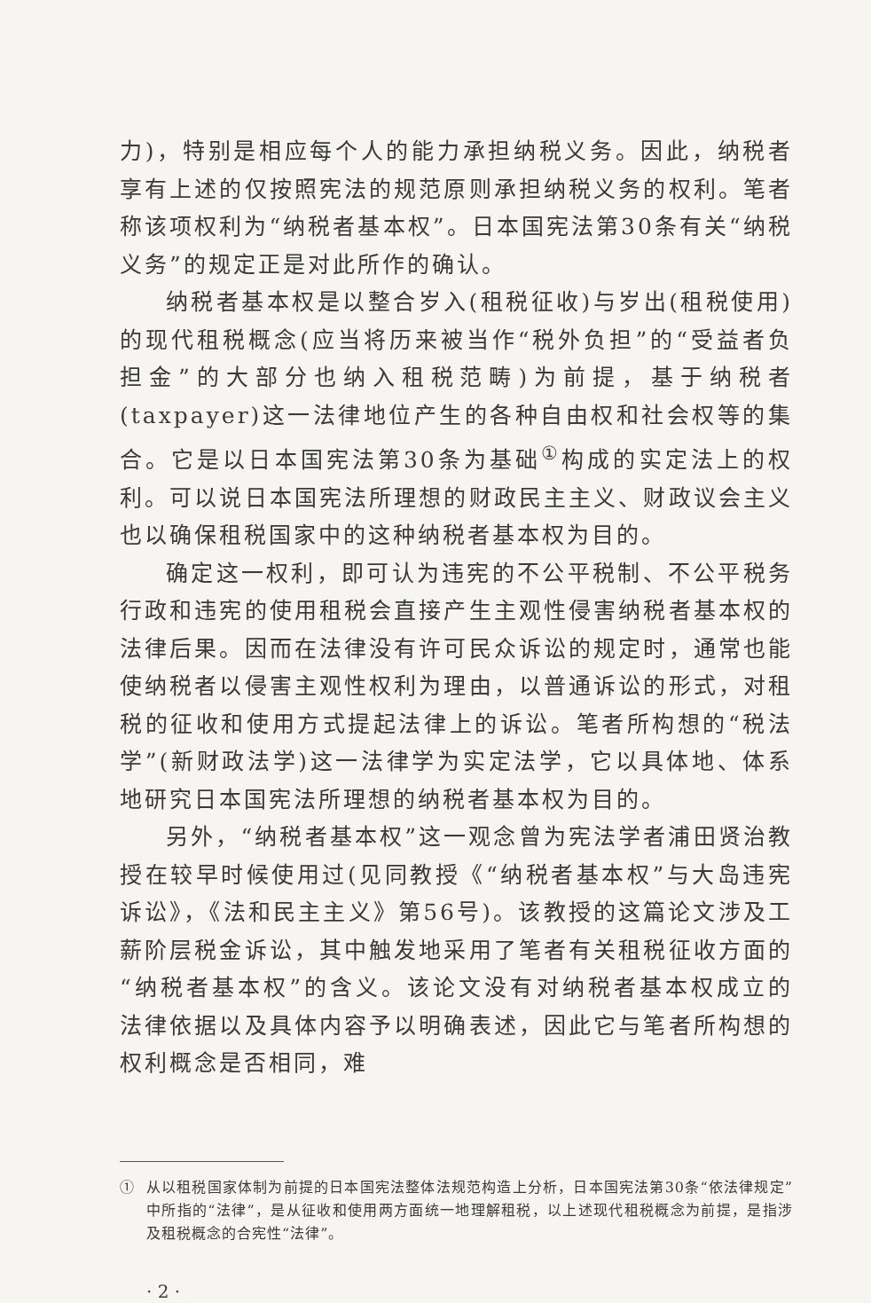力)，特别是相应每个人的能力承担纳税义务。因此，纳税者享有上述的仅按照宪法的规范原则承担纳税义务的权利。笔者称该项权利为“纳税者基本权”。日本国宪法第30条有关“纳税义务”的规定正是对此所作的确认。
纳税者基本权是以整合岁入(租税征收)与岁出(租税使用)的现代租税概念(应当将历来被当作“税外负担”的“受益者负担金”的大部分也纳入租税范畴)为前提，基于纳税者(taxpayer)这一法律地位产生的各种自由权和社会权等的集合。它是以日本国宪法第30条为基础<sup>①</sup>构成的实定法上的权利。可以说日本国宪法所理想的财政民主主义、财政议会主义也以确保租税国家中的这种纳税者基本权为目的。
确定这一权利，即可认为违宪的不公平税制、不公平税务行政和违宪的使用租税会直接产生主观性侵害纳税者基本权的法律后果。因而在法律没有许可民众诉讼的规定时，通常也能使纳税者以侵害主观性权利为理由，以普通诉讼的形式，对租税的征收和使用方式提起法律上的诉讼。笔者所构想的“税法学”(新财政法学)这一法律学为实定法学，它以具体地、体系地研究日本国宪法所理想的纳税者基本权为目的。
另外，“纳税者基本权”这一观念曾为宪法学者浦田贤治教授在较早时候使用过(见同教授《“纳税者基本权”与大岛违宪诉讼》，《法和民主主义》第56号)。该教授的这篇论文涉及工薪阶层税金诉讼，其中触发地采用了笔者有关租税征收方面的“纳税者基本权”的含义。该论文没有对纳税者基本权成立的法律依据以及具体内容予以明确表述，因此它与笔者所构想的权利概念是否相同，难
① 从以租税国家体制为前提的日本国宪法整体法规范构造上分析，日本国宪法第30条“依法律规定”中所指的“法律”，是从征收和使用两方面统一地理解租税，以上述现代租税概念为前提，是指涉及租税概念的合宪性“法律”。
· 2 ·